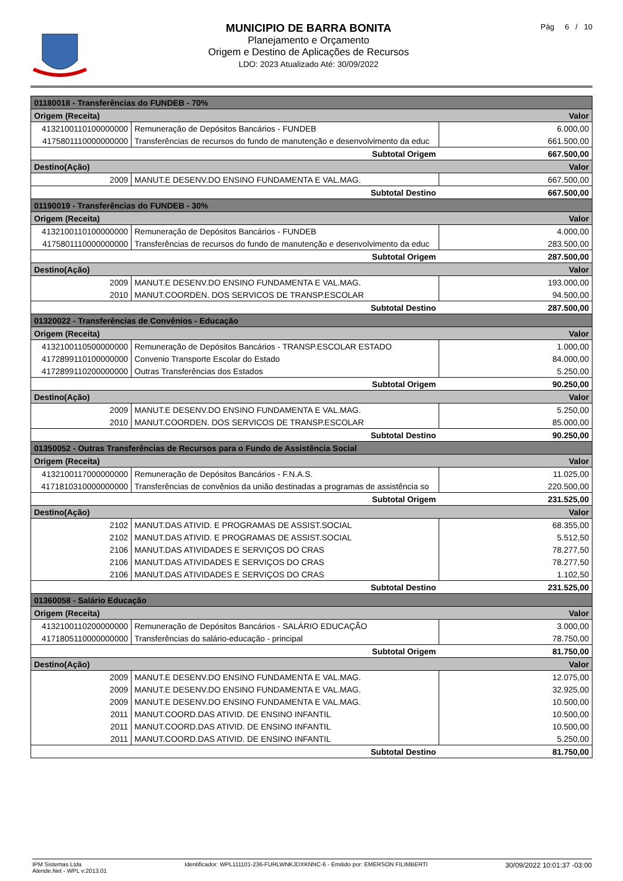MUNICIPIO DE BARRA BONITA
Planejamento e Orçamento
Origem e Destino de Aplicações de Recursos
LDO: 2023 Atualizado Até: 30/09/2022
Pág 6 / 10
| 01180018 - Transferências do FUNDEB - 70% | | |
| Origem (Receita) | | Valor |
| 4132100110100000000 | Remuneração de Depósitos Bancários - FUNDEB | 6.000,00 |
| 4175801110000000000 | Transferências de recursos do fundo de manutenção e desenvolvimento da educ | 661.500,00 |
| Subtotal Origem | | 667.500,00 |
| Destino(Ação) | | Valor |
| 2009 | MANUT.E DESENV.DO ENSINO FUNDAMENTA E VAL.MAG. | 667.500,00 |
| Subtotal Destino | | 667.500,00 |
| 01190019 - Transferências do FUNDEB - 30% | | |
| Origem (Receita) | | Valor |
| 4132100110100000000 | Remuneração de Depósitos Bancários - FUNDEB | 4.000,00 |
| 4175801110000000000 | Transferências de recursos do fundo de manutenção e desenvolvimento da educ | 283.500,00 |
| Subtotal Origem | | 287.500,00 |
| Destino(Ação) | | Valor |
| 2009 | MANUT.E DESENV.DO ENSINO FUNDAMENTA E VAL.MAG. | 193.000,00 |
| 2010 | MANUT.COORDEN. DOS SERVICOS DE TRANSP.ESCOLAR | 94.500,00 |
| Subtotal Destino | | 287.500,00 |
| 01320022 - Transferências de Convênios - Educação | | |
| Origem (Receita) | | Valor |
| 4132100110500000000 | Remuneração de Depósitos Bancários - TRANSP.ESCOLAR ESTADO | 1.000,00 |
| 4172899110100000000 | Convenio Transporte Escolar do Estado | 84.000,00 |
| 4172899110200000000 | Outras Transferências dos Estados | 5.250,00 |
| Subtotal Origem | | 90.250,00 |
| Destino(Ação) | | Valor |
| 2009 | MANUT.E DESENV.DO ENSINO FUNDAMENTA E VAL.MAG. | 5.250,00 |
| 2010 | MANUT.COORDEN. DOS SERVICOS DE TRANSP.ESCOLAR | 85.000,00 |
| Subtotal Destino | | 90.250,00 |
| 01350052 - Outras Transferências de Recursos para o Fundo de Assistência Social | | |
| Origem (Receita) | | Valor |
| 4132100117000000000 | Remuneração de Depósitos Bancários - F.N.A.S. | 11.025,00 |
| 4171810310000000000 | Transferências de convênios da união destinadas a programas de assistência so | 220.500,00 |
| Subtotal Origem | | 231.525,00 |
| Destino(Ação) | | Valor |
| 2102 | MANUT.DAS ATIVID. E PROGRAMAS DE ASSIST.SOCIAL | 68.355,00 |
| 2102 | MANUT.DAS ATIVID. E PROGRAMAS DE ASSIST.SOCIAL | 5.512,50 |
| 2106 | MANUT.DAS ATIVIDADES E SERVIÇOS DO CRAS | 78.277,50 |
| 2106 | MANUT.DAS ATIVIDADES E SERVIÇOS DO CRAS | 78.277,50 |
| 2106 | MANUT.DAS ATIVIDADES E SERVIÇOS DO CRAS | 1.102,50 |
| Subtotal Destino | | 231.525,00 |
| 01360058 - Salário Educação | | |
| Origem (Receita) | | Valor |
| 4132100110200000000 | Remuneração de Depósitos Bancários - SALÁRIO EDUCAÇÃO | 3.000,00 |
| 4171805110000000000 | Transferências do salário-educação - principal | 78.750,00 |
| Subtotal Origem | | 81.750,00 |
| Destino(Ação) | | Valor |
| 2009 | MANUT.E DESENV.DO ENSINO FUNDAMENTA E VAL.MAG. | 12.075,00 |
| 2009 | MANUT.E DESENV.DO ENSINO FUNDAMENTA E VAL.MAG. | 32.925,00 |
| 2009 | MANUT.E DESENV.DO ENSINO FUNDAMENTA E VAL.MAG. | 10.500,00 |
| 2011 | MANUT.COORD.DAS ATIVID. DE ENSINO INFANTIL | 10.500,00 |
| 2011 | MANUT.COORD.DAS ATIVID. DE ENSINO INFANTIL | 10.500,00 |
| 2011 | MANUT.COORD.DAS ATIVID. DE ENSINO INFANTIL | 5.250,00 |
| Subtotal Destino | | 81.750,00 |
IPM Sistemas Ltda
Atende.Net - WPL v:2013.01
Identificador: WPL111101-236-FURLWNKJDXKNNC-6 - Emitido por: EMERSON FILIMBERTI
30/09/2022 10:01:37 -03:00